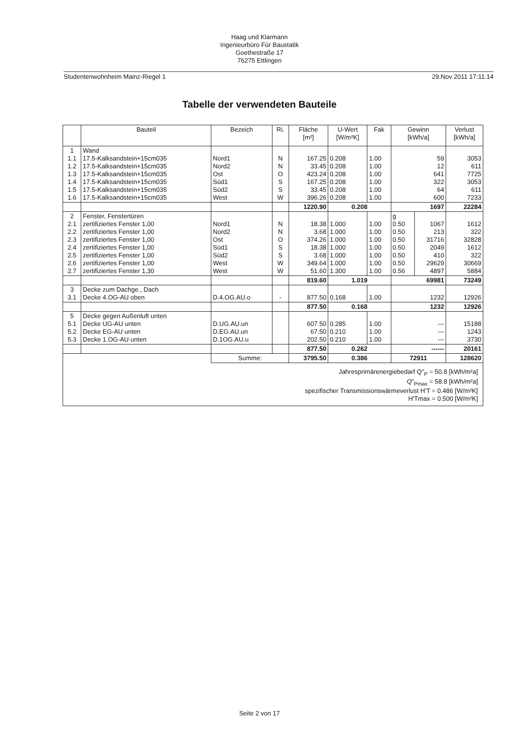Haag und Klarmann
Ingenieurbüro Für Baustatik
Goethestraße 17
76275 Ettlingen
Studentenwohnheim Mainz-Riegel 1 29.Nov 2011 17:11:14
Tabelle der verwendeten Bauteile
| | Bauteil | Bezeich | Ri. | Fläche [m²] | U-Wert [W/m²K] | Fak | Gewinn [kWh/a] | | Verlust [kWh/a] |
| --- | --- | --- | --- | --- | --- | --- | --- | --- | --- |
| 1 1.1 1.2 1.3 1.4 1.5 1.6 | Wand 17.5-Kalksandstein+15cm035 17.5-Kalksandstein+15cm035 17.5-Kalksandstein+15cm035 17.5-Kalksandstein+15cm035 17.5-Kalksandstein+15cm035 17.5-Kalksandstein+15cm035 | Nord1 Nord2 Ost Süd1 Süd2 West | N N O S S W | 167.25 33.45 423.24 167.25 33.45 396.26 | 0.208 0.208 0.208 0.208 0.208 0.208 | 1.00 1.00 1.00 1.00 1.00 1.00 | 59 12 641 322 64 600 | | 3053 611 7725 3053 611 7233 |
| | | | | 1220.90 | 0.208 | | 1697 | | 22284 |
| 2 2.1 2.2 2.3 2.4 2.5 2.6 2.7 | Fenster, Fenstertüren zertifiziertes Fenster 1,00 zertifiziertes Fenster 1,00 zertifiziertes Fenster 1,00 zertifiziertes Fenster 1,00 zertifiziertes Fenster 1,00 zertifiziertes Fenster 1,00 zertifiziertes Fenster 1,30 | Nord1 Nord2 Ost Süd1 Süd2 West West | N N O S S W W | 18.38 3.68 374.26 18.38 3.68 349.64 51.60 | 1.000 1.000 1.000 1.000 1.000 1.000 1.300 | 1.00 1.00 1.00 1.00 1.00 1.00 1.00 | g 0.50 0.50 0.50 0.50 0.50 0.50 0.56 | 1067 213 31716 2049 410 29629 4897 | 1612 322 32828 1612 322 30669 5884 |
| | | | | 819.60 | 1.019 | | 69981 | | 73249 |
| 3 3.1 | Decke zum Dachge., Dach Decke 4.OG-AU oben | D.4.OG.AU.o | - | 877.50 | 0.168 | 1.00 | 1232 | | 12926 |
| | | | | 877.50 | 0.168 | | 1232 | | 12926 |
| 5 5.1 5.2 5.3 | Decke gegen Außenluft unten Decke UG-AU unten Decke EG-AU unten Decke 1.OG-AU unten | D.UG.AU.un D.EG.AU.un D.1OG.AU.u | | 607.50 67.50 202.50 | 0.285 0.210 0.210 | 1.00 1.00 1.00 | --- --- --- | | 15188 1243 3730 |
| | | | | 877.50 | 0.262 | | ------ | | 20161 |
| | | Summe: | | 3795.50 | 0.386 | | 72911 | | 128620 |
| Jahresprimärenergiebedarf Q"<sub>P</sub> = 50.8 [kWh/m²a] Q"<sub>Pmax</sub> = 58.8 [kWh/m²a] spezifischer Transmissionswärmeverlust H'T = 0.486 [W/m²K] H'Tmax = 0.500 [W/m²K] | | | | | | | | | |
Seite 2 von 17